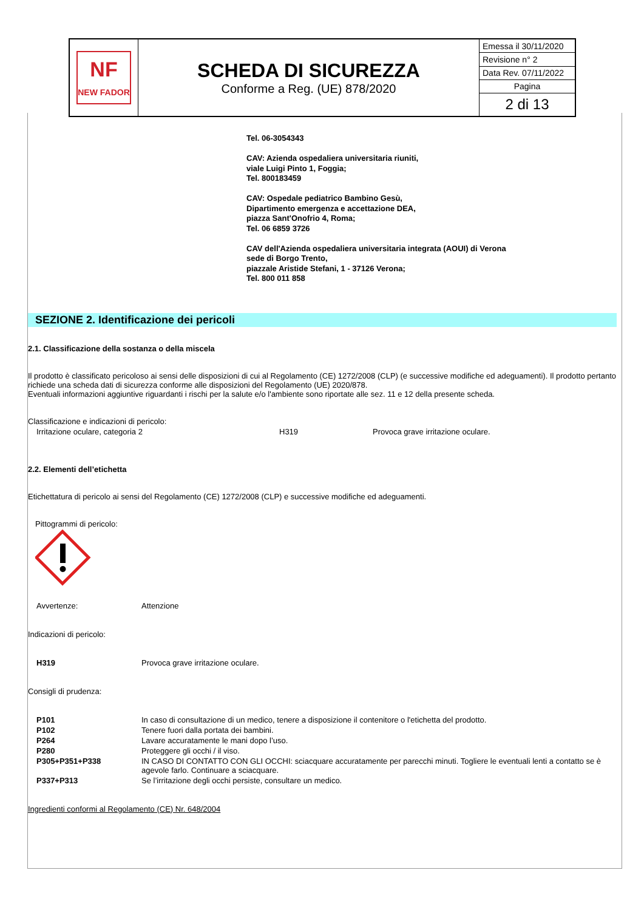| NF NEW FADOR | SCHEDA DI SICUREZZA Conforme a Reg. (UE) 878/2020 | Emessa il 30/11/2020 |
| | | Revisione n° 2 |
| | | Data Rev. 07/11/2022 |
| | | Pagina |
| | | 2 di 13 |
Tel. 06-3054343
CAV: Azienda ospedaliera universitaria riuniti,
viale Luigi Pinto 1, Foggia;
Tel. 800183459
CAV: Ospedale pediatrico Bambino Gesù,
Dipartimento emergenza e accettazione DEA,
piazza Sant'Onofrio 4, Roma;
Tel. 06 6859 3726
CAV dell'Azienda ospedaliera universitaria integrata (AOUI) di Verona
sede di Borgo Trento,
piazzale Aristide Stefani, 1 - 37126 Verona;
Tel. 800 011 858
SEZIONE 2. Identificazione dei pericoli
2.1. Classificazione della sostanza o della miscela
Il prodotto è classificato pericoloso ai sensi delle disposizioni di cui al Regolamento (CE) 1272/2008 (CLP) (e successive modifiche ed adeguamenti). Il prodotto pertanto richiede una scheda dati di sicurezza conforme alle disposizioni del Regolamento (UE) 2020/878.
Eventuali informazioni aggiuntive riguardanti i rischi per la salute e/o l'ambiente sono riportate alle sez. 11 e 12 della presente scheda.
Classificazione e indicazioni di pericolo:
| Irritazione oculare, categoria 2 | H319 | Provoca grave irritazione oculare. |
2.2. Elementi dell’etichetta
Etichettatura di pericolo ai sensi del Regolamento (CE) 1272/2008 (CLP) e successive modifiche ed adeguamenti.
Pittogrammi di pericolo:
| Avvertenze: | Attenzione |
Indicazioni di pericolo:
| H319 | Provoca grave irritazione oculare. |
Consigli di prudenza:
| P101 | In caso di consultazione di un medico, tenere a disposizione il contenitore o l'etichetta del prodotto. |
| P102 | Tenere fuori dalla portata dei bambini. |
| P264 | Lavare accuratamente le mani dopo l’uso. |
| P280 | Proteggere gli occhi / il viso. |
| P305+P351+P338 | IN CASO DI CONTATTO CON GLI OCCHI: sciacquare accuratamente per parecchi minuti. Togliere le eventuali lenti a contatto se è agevole farlo. Continuare a sciacquare. |
| P337+P313 | Se l’irritazione degli occhi persiste, consultare un medico. |
Ingredienti conformi al Regolamento (CE) Nr. 648/2004